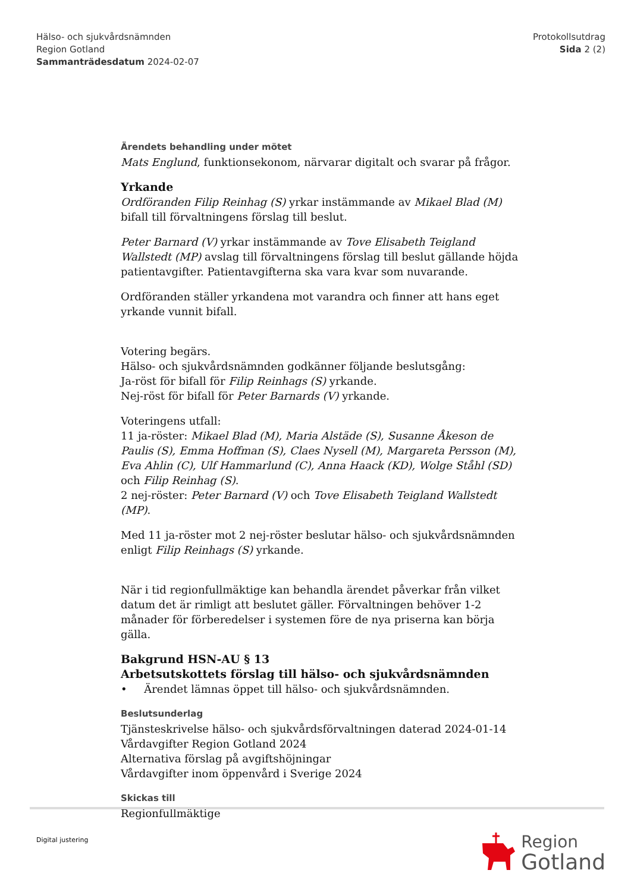Hälso- och sjukvårdsnämnden
Region Gotland
Sammanträdesdatum 2024-02-07
Protokollsutdrag
Sida 2 (2)
Ärendets behandling under mötet
Mats Englund, funktionsekonom, närvarar digitalt och svarar på frågor.
Yrkande
Ordföranden Filip Reinhag (S) yrkar instämmande av Mikael Blad (M) bifall till förvaltningens förslag till beslut.
Peter Barnard (V) yrkar instämmande av Tove Elisabeth Teigland Wallstedt (MP) avslag till förvaltningens förslag till beslut gällande höjda patientavgifter. Patientavgifterna ska vara kvar som nuvarande.
Ordföranden ställer yrkandena mot varandra och finner att hans eget yrkande vunnit bifall.
Votering begärs.
Hälso- och sjukvårdsnämnden godkänner följande beslutsgång:
Ja-röst för bifall för Filip Reinhags (S) yrkande.
Nej-röst för bifall för Peter Barnards (V) yrkande.
Voteringens utfall:
11 ja-röster: Mikael Blad (M), Maria Alstäde (S), Susanne Åkeson de Paulis (S), Emma Hoffman (S), Claes Nysell (M), Margareta Persson (M), Eva Ahlin (C), Ulf Hammarlund (C), Anna Haack (KD), Wolge Ståhl (SD) och Filip Reinhag (S).
2 nej-röster: Peter Barnard (V) och Tove Elisabeth Teigland Wallstedt (MP).
Med 11 ja-röster mot 2 nej-röster beslutar hälso- och sjukvårdsnämnden enligt Filip Reinhags (S) yrkande.
När i tid regionfullmäktige kan behandla ärendet påverkar från vilket datum det är rimligt att beslutet gäller. Förvaltningen behöver 1-2 månader för förberedelser i systemen före de nya priserna kan börja gälla.
Bakgrund HSN-AU § 13
Arbetsutskottets förslag till hälso- och sjukvårdsnämnden
• Ärendet lämnas öppet till hälso- och sjukvårdsnämnden.
Beslutsunderlag
Tjänsteskrivelse hälso- och sjukvårdsförvaltningen daterad 2024-01-14
Vårdavgifter Region Gotland 2024
Alternativa förslag på avgiftshöjningar
Vårdavgifter inom öppenvård i Sverige 2024
Skickas till
Regionfullmäktige
Digital justering
Region
Gotland